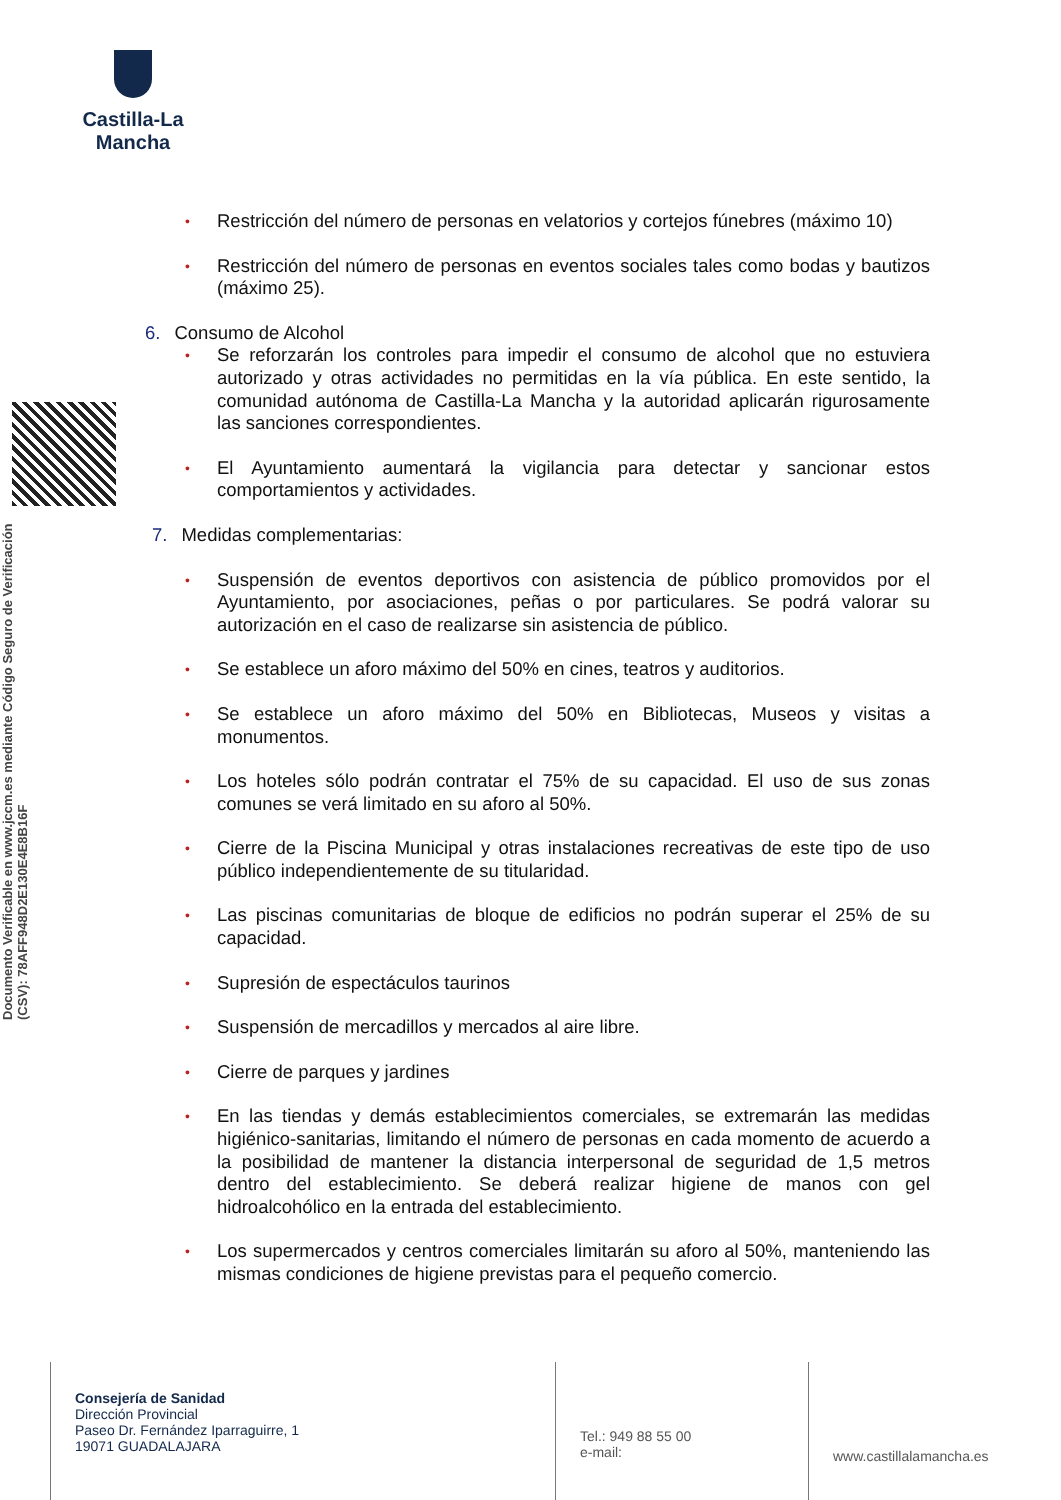Castilla-La Mancha
Documento Verificable en www.jccm.es mediante Código Seguro de Verificación (CSV): 78AFF948D2E130E4E8B16F
• Restricción del número de personas en velatorios y cortejos fúnebres (máximo 10)
• Restricción del número de personas en eventos sociales tales como bodas y bautizos (máximo 25).
6. Consumo de Alcohol
• Se reforzarán los controles para impedir el consumo de alcohol que no estuviera autorizado y otras actividades no permitidas en la vía pública. En este sentido, la comunidad autónoma de Castilla-La Mancha y la autoridad aplicarán rigurosamente las sanciones correspondientes.
• El Ayuntamiento aumentará la vigilancia para detectar y sancionar estos comportamientos y actividades.
7. Medidas complementarias:
• Suspensión de eventos deportivos con asistencia de público promovidos por el Ayuntamiento, por asociaciones, peñas o por particulares. Se podrá valorar su autorización en el caso de realizarse sin asistencia de público.
• Se establece un aforo máximo del 50% en cines, teatros y auditorios.
• Se establece un aforo máximo del 50% en Bibliotecas, Museos y visitas a monumentos.
• Los hoteles sólo podrán contratar el 75% de su capacidad. El uso de sus zonas comunes se verá limitado en su aforo al 50%.
• Cierre de la Piscina Municipal y otras instalaciones recreativas de este tipo de uso público independientemente de su titularidad.
• Las piscinas comunitarias de bloque de edificios no podrán superar el 25% de su capacidad.
• Supresión de espectáculos taurinos
• Suspensión de mercadillos y mercados al aire libre.
• Cierre de parques y jardines
• En las tiendas y demás establecimientos comerciales, se extremarán las medidas higiénico-sanitarias, limitando el número de personas en cada momento de acuerdo a la posibilidad de mantener la distancia interpersonal de seguridad de 1,5 metros dentro del establecimiento. Se deberá realizar higiene de manos con gel hidroalcohólico en la entrada del establecimiento.
• Los supermercados y centros comerciales limitarán su aforo al 50%, manteniendo las mismas condiciones de higiene previstas para el pequeño comercio.
Consejería de Sanidad
Dirección Provincial
Paseo Dr. Fernández Iparraguirre, 1
19071 GUADALAJARA
Tel.: 949 88 55 00
e-mail:
www.castillalamancha.es